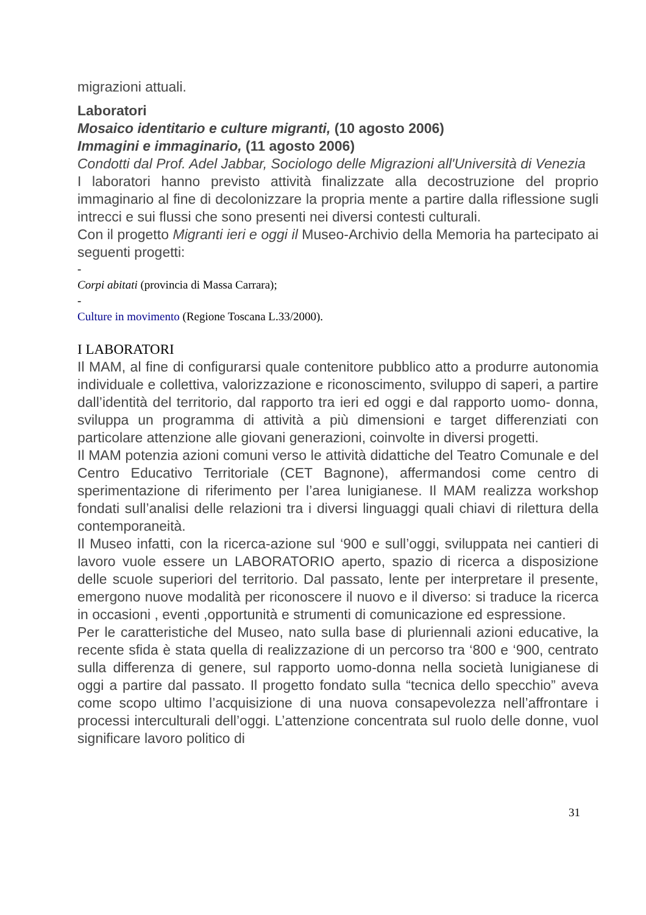migrazioni attuali.
Laboratori
Mosaico identitario e culture migranti, (10 agosto 2006)
Immagini e immaginario, (11 agosto 2006)
Condotti dal Prof. Adel Jabbar, Sociologo delle Migrazioni all'Università di Venezia
I laboratori hanno previsto attività finalizzate alla decostruzione del proprio immaginario al fine di decolonizzare la propria mente a partire dalla riflessione sugli intrecci e sui flussi che sono presenti nei diversi contesti culturali.
Con il progetto Migranti ieri e oggi il Museo-Archivio della Memoria ha partecipato ai seguenti progetti:
-
Corpi abitati (provincia di Massa Carrara);
-
Culture in movimento (Regione Toscana L.33/2000).
I LABORATORI
Il MAM, al fine di configurarsi quale contenitore pubblico atto a produrre autonomia individuale e collettiva, valorizzazione e riconoscimento, sviluppo di saperi, a partire dall’identità del territorio, dal rapporto tra ieri ed oggi e dal rapporto uomo- donna, sviluppa un programma di attività a più dimensioni e target differenziati con particolare attenzione alle giovani generazioni, coinvolte in diversi progetti.
Il MAM potenzia azioni comuni verso le attività didattiche del Teatro Comunale e del Centro Educativo Territoriale (CET Bagnone), affermandosi come centro di sperimentazione di riferimento per l’area lunigianese. Il MAM realizza workshop fondati sull’analisi delle relazioni tra i diversi linguaggi quali chiavi di rilettura della contemporaneità.
Il Museo infatti, con la ricerca-azione sul ‘900 e sull’oggi, sviluppata nei cantieri di lavoro vuole essere un LABORATORIO aperto, spazio di ricerca a disposizione delle scuole superiori del territorio. Dal passato, lente per interpretare il presente, emergono nuove modalità per riconoscere il nuovo e il diverso: si traduce la ricerca in occasioni , eventi ,opportunità e strumenti di comunicazione ed espressione.
Per le caratteristiche del Museo, nato sulla base di pluriennali azioni educative, la recente sfida è stata quella di realizzazione di un percorso tra ‘800 e ‘900, centrato sulla differenza di genere, sul rapporto uomo-donna nella società lunigianese di oggi a partire dal passato. Il progetto fondato sulla “tecnica dello specchio” aveva come scopo ultimo l’acquisizione di una nuova consapevolezza nell’affrontare i processi interculturali dell’oggi. L’attenzione concentrata sul ruolo delle donne, vuol significare lavoro politico di
31